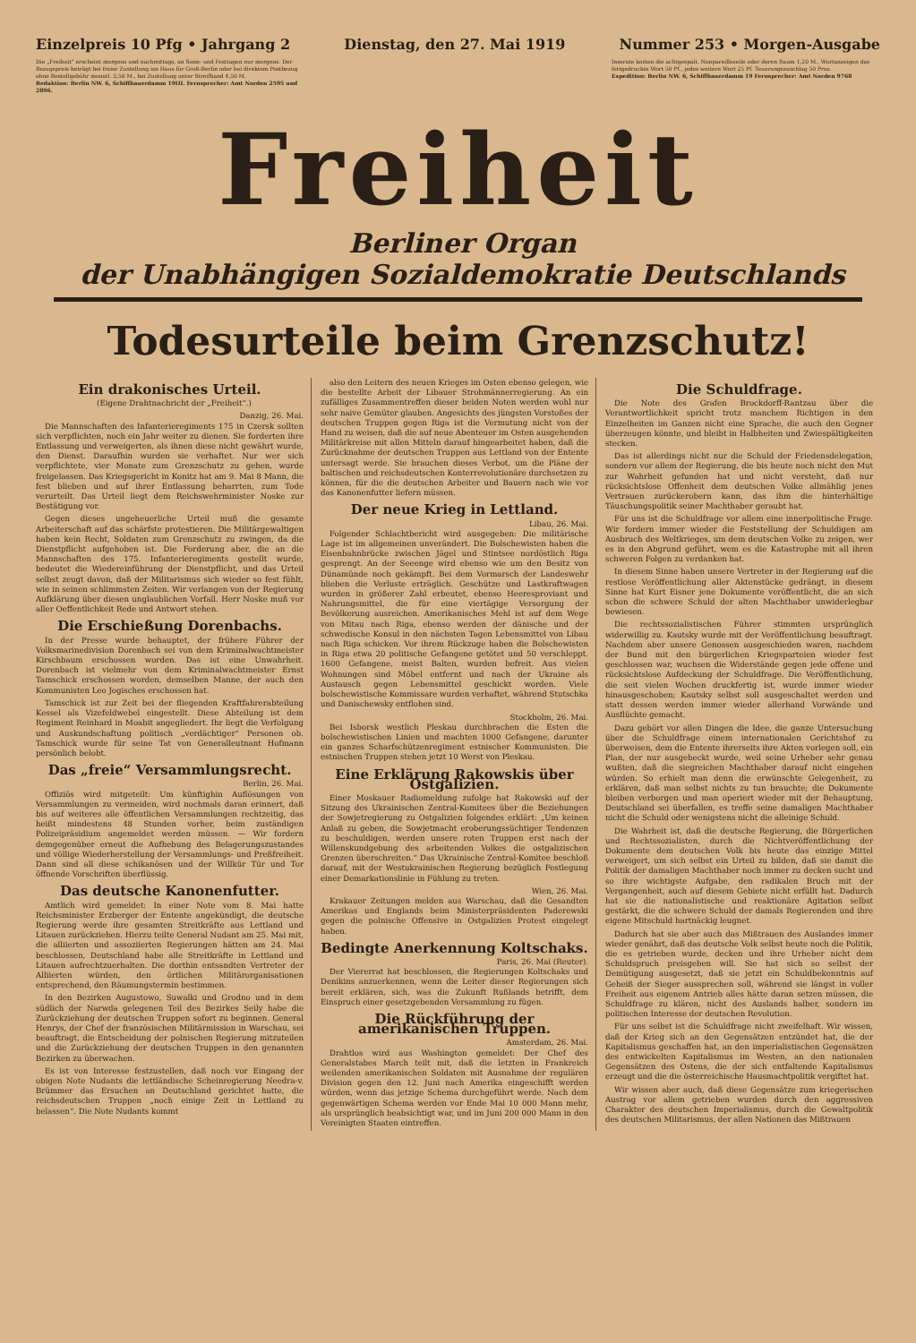Einzelpreis 10 Pfg • Jahrgang 2 Dienstag, den 27. Mai 1919 Nummer 253 • Morgen-Ausgabe
Die „Freiheit“ erscheint morgens und nachmittags, an Sonn- und Festtagen nur morgens. Der Bezugspreis beträgt bei freier Zustellung ins Haus für Groß-Berlin oder bei direktem Postbezug ohne Bestellgebühr monatl. 2,50 M., bei Zustellung unter Streifband 4,50 M.
Redaktion: Berlin NW. 6, Schiffbauerdamm 19III. Fernsprecher: Amt Norden 2595 und 2896.
Inserate kosten die achtgespalt. Nonpareillezeile oder deren Raum 1,20 M., Wortanzeigen das fettgedruckte Wort 50 Pf., jedes weitere Wort 25 Pf. Teuerungszuschlag 50 Proz.
Expedition: Berlin NW. 6, Schiffbauerdamm 19 Fernsprecher: Amt Norden 9768
Freiheit
Berliner Organ
der Unabhängigen Sozialdemokratie Deutschlands
Todesurteile beim Grenzschutz!
Ein drakonisches Urteil.
(Eigene Drahtnachricht der „Freiheit“.)
Danzig, 26. Mai.
Die Mannschaften des Infanterieregiments 175 in Czersk sollten sich verpflichten, noch ein Jahr weiter zu dienen. Sie forderten ihre Entlassung und verweigerten, als ihnen diese nicht gewährt wurde, den Dienst. Daraufhin wurden sie verhaftet. Nur wer sich verpflichtete, vier Monate zum Grenzschutz zu gehen, wurde freigelassen. Das Kriegsgericht in Konitz hat am 9. Mai 8 Mann, die fest blieben und auf ihrer Entlassung beharrten, zum Tode verurteilt. Das Urteil liegt dem Reichswehrminister Noske zur Bestätigung vor.
Gegen dieses ungeheuerliche Urteil muß die gesamte Arbeiterschaft auf das schärfste protestieren. Die Militärgewaltigen haben kein Recht, Soldaten zum Grenzschutz zu zwingen, da die Dienstpflicht aufgehoben ist. Die Forderung aber, die an die Mannschaften des 175. Infanterieregiments gestellt wurde, bedeutet die Wiedereinführung der Dienstpflicht, und das Urteil selbst zeugt davon, daß der Militarismus sich wieder so fest fühlt, wie in seinen schlimmsten Zeiten. Wir verlangen von der Regierung Aufklärung über diesen unglaublichen Vorfall. Herr Noske muß vor aller Oeffentlichkeit Rede und Antwort stehen.
Die Erschießung Dorenbachs.
In der Presse wurde behauptet, der frühere Führer der Volksmarinedivision Dorenbach sei von dem Kriminalwachtmeister Kirschbaum erschossen worden. Das ist eine Unwahrheit. Dorenbach ist vielmehr von dem Kriminalwachtmeister Ernst Tamschick erschossen worden, demselben Manne, der auch den Kommunisten Leo Jogisches erschossen hat.
Tamschick ist zur Zeit bei der fliegenden Kraftfahrerabteilung Kessel als Vizefeldwebel eingestellt. Diese Abteilung ist dem Regiment Reinhard in Moabit angegliedert. Ihr liegt die Verfolgung und Auskundschaftung politisch „verdächtiger“ Personen ob. Tamschick wurde für seine Tat von Generalleutnant Hofmann persönlich belobt.
Das „freie“ Versammlungsrecht.
Berlin, 26. Mai.
Offiziös wird mitgeteilt: Um künftighin Auflösungen von Versammlungen zu vermeiden, wird nochmals daran erinnert, daß bis auf weiteres alle öffentlichen Versammlungen rechtzeitig, das heißt mindestens 48 Stunden vorher, beim zuständigen Polizeipräsidium angemeldet werden müssen. — Wir fordern demgegenüber erneut die Aufhebung des Belagerungszustandes und völlige Wiederherstellung der Versammlungs- und Preßfreiheit. Dann sind all diese schikanösen und der Willkür Tür und Tor öffnende Vorschriften überflüssig.
Das deutsche Kanonenfutter.
Amtlich wird gemeldet: In einer Note vom 8. Mai hatte Reichsminister Erzberger der Entente angekündigt, die deutsche Regierung werde ihre gesamten Streitkräfte aus Lettland und Litauen zurückziehen. Hierzu teilte General Nudant am 25. Mai mit, die alliierten und assoziierten Regierungen hätten am 24. Mai beschlossen, Deutschland habe alle Streitkräfte in Lettland und Litauen aufrechtzuerhalten. Die dorthin entsandten Vertreter der Alliierten würden, den örtlichen Militärorganisationen entsprechend, den Räumungstermin bestimmen.
In den Bezirken Augustowo, Suwalki und Grodno und in dem südlich der Narwda gelegenen Teil des Bezirkes Seily habe die Zurückziehung der deutschen Truppen sofort zu beginnen. General Henrys, der Chef der französischen Militärmission in Warschau, sei beauftragt, die Entscheidung der polnischen Regierung mitzuteilen und die Zurückziehung der deutschen Truppen in den genannten Bezirken zu überwachen.
Es ist von Interesse festzustellen, daß noch vor Eingang der obigen Note Nudants die lettländische Scheinregierung Needra-v. Brümmer das Ersuchen an Deutschland gerichtet hatte, die reichsdeutschen Truppen „noch einige Zeit in Lettland zu belassen“. Die Note Nudants kommt
also den Leitern des neuen Krieges im Osten ebenso gelegen, wie die bestellte Arbeit der Libauer Strohmännerregierung. An ein zufälliges Zusammentreffen dieser beiden Noten werden wohl nur sehr naive Gemüter glauben. Angesichts des jüngsten Vorstoßes der deutschen Truppen gegen Riga ist die Vermutung nicht von der Hand zu weisen, daß die auf neue Abenteuer im Osten ausgehenden Militärkreise mit allen Mitteln darauf hingearbeitet haben, daß die Zurücknahme der deutschen Truppen aus Lettland von der Entente untersagt werde. Sie brauchen dieses Verbot, um die Pläne der baltischen und reichsdeutschen Konterrevolutionäre durchsetzen zu können, für die die deutschen Arbeiter und Bauern nach wie vor das Kanonenfutter liefern müssen.
Der neue Krieg in Lettland.
Libau, 26. Mai.
Folgender Schlachtbericht wird ausgegeben: Die militärische Lage ist im allgemeinen unverändert. Die Bolschewisten haben die Eisenbahnbrücke zwischen Jägel und Stintsee nordöstlich Riga gesprengt. An der Seeenge wird ebenso wie um den Besitz von Dünamünde noch gekämpft. Bei dem Vormarsch der Landeswehr blieben die Verluste erträglich. Geschütze und Lastkraftwagen wurden in größerer Zahl erbeutet, ebenso Heeresproviant und Nahrungsmittel, die für eine viertägige Versorgung der Bevölkerung ausreichen. Amerikanisches Mehl ist auf dem Wege von Mitau nach Riga, ebenso werden der dänische und der schwedische Konsul in den nächsten Tagen Lebensmittel von Libau nach Riga schicken. Vor ihrem Rückzuge haben die Bolschewisten in Riga etwa 20 politische Gefangene getötet und 50 verschleppt. 1600 Gefangene, meist Balten, wurden befreit. Aus vielen Wohnungen sind Möbel entfernt und nach der Ukraine als Austausch gegen Lebensmittel geschickt worden. Viele bolschewistische Kommissare wurden verhaftet, während Stutschka und Danischewsky entflohen sind.
Stockholm, 26. Mai.
Bei Isborsk westlich Pleskau durchbrachen die Esten die bolschewistischen Linien und machten 1000 Gefangene, darunter ein ganzes Scharfschützenregiment estnischer Kommunisten. Die estnischen Truppen stehen jetzt 10 Werst von Pleskau.
Eine Erklärung Rakowskis über Ostgalizien.
Einer Moskauer Radiomeldung zufolge hat Rakowski auf der Sitzung des Ukrainischen Zentral-Komitees über die Beziehungen der Sowjetregierung zu Ostgalizien folgendes erklärt: „Um keinen Anlaß zu geben, die Sowjetmacht eroberungssüchtiger Tendenzen zu beschuldigen, werden unsere roten Truppen erst nach der Willenskundgebung des arbeitenden Volkes die ostgalizischen Grenzen überschreiten.“ Das Ukrainische Zentral-Komitee beschloß darauf, mit der Westukrainischen Regierung bezüglich Festlegung einer Demarkationslinie in Fühlung zu treten.
Wien, 26. Mai.
Krakauer Zeitungen melden aus Warschau, daß die Gesandten Amerikas und Englands beim Ministerpräsidenten Paderewski gegen die polnische Offensive in Ostgalizien Protest eingelegt haben.
Bedingte Anerkennung Koltschaks.
Paris, 26. Mai (Reuter).
Der Viererrat hat beschlossen, die Regierungen Koltschaks und Denikins anzuerkennen, wenn die Leiter dieser Regierungen sich bereit erklären, sich, was die Zukunft Rußlands betrifft, dem Einspruch einer gesetzgebenden Versammlung zu fügen.
Die Rückführung der amerikanischen Truppen.
Amsterdam, 26. Mai.
Drahtlos wird aus Washington gemeldet: Der Chef des Generalstabes March teilt mit, daß die letzten in Frankreich weilenden amerikanischen Soldaten mit Ausnahme der regulären Division gegen den 12. Juni nach Amerika eingeschifft werden würden, wenn das jetzige Schema durchgeführt werde. Nach dem gegenwärtigen Schema werden vor Ende Mai 10 000 Mann mehr, als ursprünglich beabsichtigt war, und im Juni 200 000 Mann in den Vereinigten Staaten eintreffen.
Die Schuldfrage.
Die Note des Grafen Brockdorff-Rantzau über die Verantwortlichkeit spricht trotz manchem Richtigen in den Einzelheiten im Ganzen nicht eine Sprache, die auch den Gegner überzeugen könnte, und bleibt in Halbheiten und Zwiespältigkeiten stecken.
Das ist allerdings nicht nur die Schuld der Friedensdelegation, sondern vor allem der Regierung, die bis heute noch nicht den Mut zur Wahrheit gefunden hat und nicht versteht, daß nur rücksichtslose Offenheit dem deutschen Volke allmählig jenes Vertrauen zurückerobern kann, das ihm die hinterhältige Täuschungspolitik seiner Machthaber geraubt hat.
Für uns ist die Schuldfrage vor allem eine innerpolitische Frage. Wir fordern immer wieder die Feststellung der Schuldigen am Ausbruch des Weltkrieges, um dem deutschen Volke zu zeigen, wer es in den Abgrund geführt, wem es die Katastrophe mit all ihren schweren Folgen zu verdanken hat.
In diesem Sinne haben unsere Vertreter in der Regierung auf die restlose Veröffentlichung aller Aktenstücke gedrängt, in diesem Sinne hat Kurt Eisner jene Dokumente veröffentlicht, die an sich schon die schwere Schuld der alten Machthaber unwiderlegbar bewiesen.
Die rechtssozialistischen Führer stimmten ursprünglich widerwillig zu. Kautsky wurde mit der Veröffentlichung beauftragt. Nachdem aber unsere Genossen ausgeschieden waren, nachdem der Bund mit den bürgerlichen Kriegsparteien wieder fest geschlossen war, wuchsen die Widerstände gegen jede offene und rücksichtslose Aufdeckung der Schuldfrage. Die Veröffentlichung, die seit vielen Wochen druckfertig ist, wurde immer wieder hinausgeschoben; Kautsky selbst soll ausgeschaltet werden und statt dessen werden immer wieder allerhand Vorwände und Ausflüchte gemacht.
Dazu gehört vor allen Dingen die Idee, die ganze Untersuchung über die Schuldfrage einem internationalen Gerichtshof zu überweisen, dem die Entente ihrerseits ihre Akten vorlegen soll, ein Plan, der nur ausgeheckt wurde, weil seine Urheber sehr genau wußten, daß die siegreichen Machthaber darauf nicht eingehen würden. So erhielt man denn die erwünschte Gelegenheit, zu erklären, daß man selbst nichts zu tun brauchte; die Dokumente bleiben verborgen und man operiert wieder mit der Behauptung, Deutschland sei überfallen, es treffe seine damaligen Machthaber nicht die Schuld oder wenigstens nicht die alleinige Schuld.
Die Wahrheit ist, daß die deutsche Regierung, die Bürgerlichen und Rechtssozialisten, durch die Nichtveröffentlichung der Dokumente dem deutschen Volk bis heute das einzige Mittel verweigert, um sich selbst ein Urteil zu bilden, daß sie damit die Politik der damaligen Machthaber noch immer zu decken sucht und so ihre wichtigste Aufgabe, den radikalen Bruch mit der Vergangenheit, auch auf diesem Gebiete nicht erfüllt hat. Dadurch hat sie die nationalistische und reaktionäre Agitation selbst gestärkt, die die schwere Schuld der damals Regierenden und ihre eigene Mitschuld hartnäckig leugnet.
Dadurch hat sie aber auch das Mißtrauen des Auslandes immer wieder genährt, daß das deutsche Volk selbst heute noch die Politik, die es getrieben wurde, decken und ihre Urheber nicht dem Schuldspruch preisgeben will. Sie hat sich so selbst der Demütigung ausgesetzt, daß sie jetzt ein Schuldbekenntnis auf Geheiß der Sieger aussprechen soll, während sie längst in voller Freiheit aus eigenem Antrieb alles hätte daran setzen müssen, die Schuldfrage zu klären, nicht des Auslands halber, sondern im politischen Interesse der deutschen Revolution.
Für uns selbst ist die Schuldfrage nicht zweifelhaft. Wir wissen, daß der Krieg sich an den Gegensätzen entzündet hat, die der Kapitalismus geschaffen hat, an den imperialistischen Gegensätzen des entwickelten Kapitalismus im Westen, an den nationalen Gegensätzen des Ostens, die der sich entfaltende Kapitalismus erzeugt und die die österreichische Hausmachtpolitik vergiftet hat.
Wir wissen aber auch, daß diese Gegensätze zum kriegerischen Austrag vor allem getrieben wurden durch den aggressiven Charakter des deutschen Imperialismus, durch die Gewaltpolitik des deutschen Militarismus, der allen Nationen das Mißtrauen